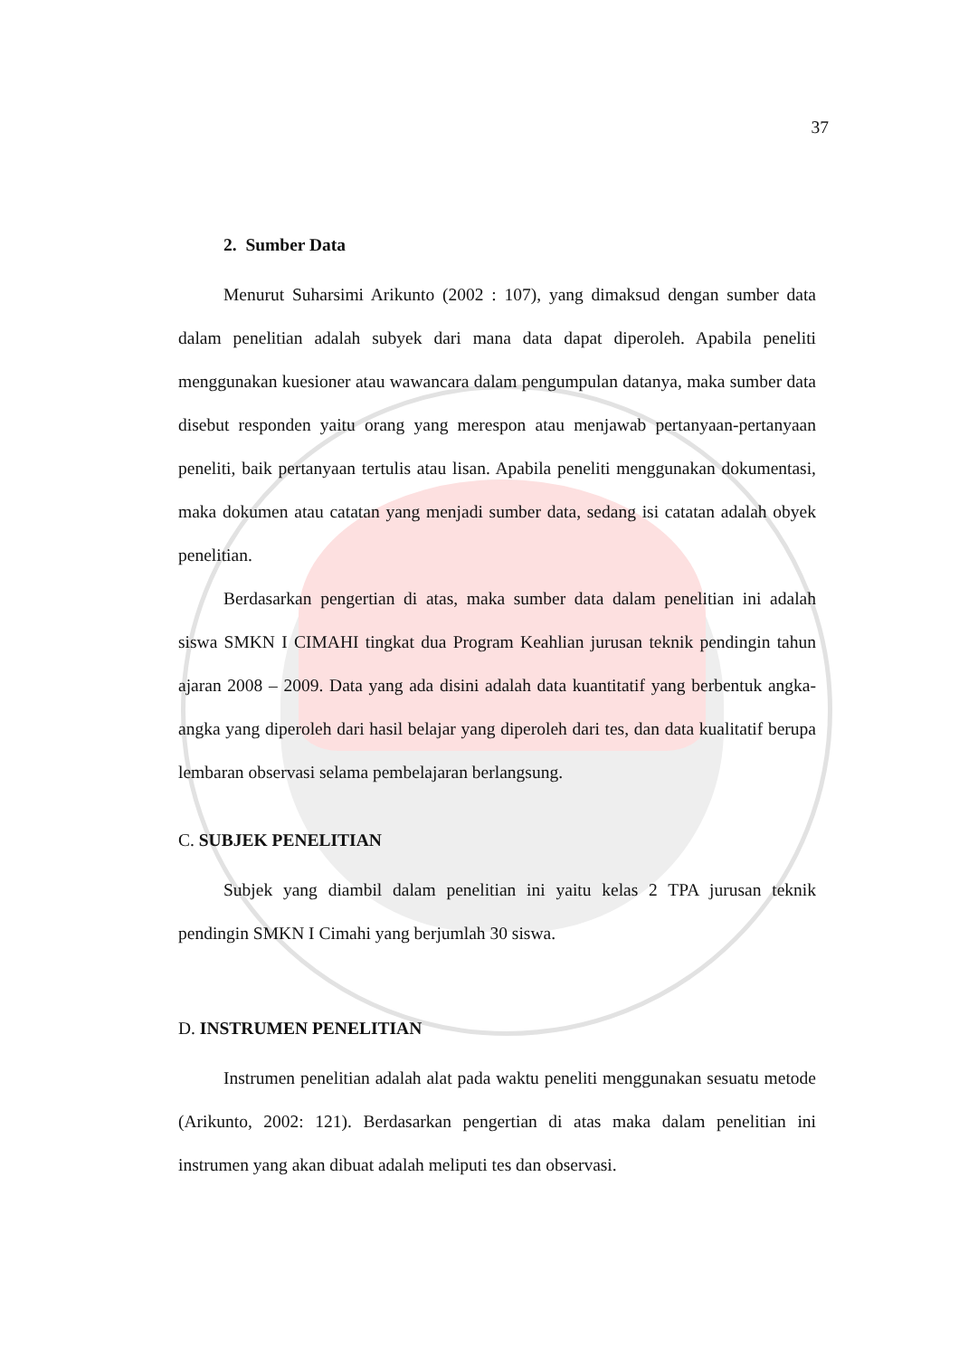37
2. Sumber Data
Menurut Suharsimi Arikunto (2002 : 107), yang dimaksud dengan sumber data dalam penelitian adalah subyek dari mana data dapat diperoleh. Apabila peneliti menggunakan kuesioner atau wawancara dalam pengumpulan datanya, maka sumber data disebut responden yaitu orang yang merespon atau menjawab pertanyaan-pertanyaan peneliti, baik pertanyaan tertulis atau lisan. Apabila peneliti menggunakan dokumentasi, maka dokumen atau catatan yang menjadi sumber data, sedang isi catatan adalah obyek penelitian.
Berdasarkan pengertian di atas, maka sumber data dalam penelitian ini adalah siswa SMKN I CIMAHI tingkat dua Program Keahlian jurusan teknik pendingin tahun ajaran 2008 – 2009. Data yang ada disini adalah data kuantitatif yang berbentuk angka-angka yang diperoleh dari hasil belajar yang diperoleh dari tes, dan data kualitatif berupa lembaran observasi selama pembelajaran berlangsung.
C. SUBJEK PENELITIAN
Subjek yang diambil dalam penelitian ini yaitu kelas 2 TPA jurusan teknik pendingin SMKN I Cimahi yang berjumlah 30 siswa.
D. INSTRUMEN PENELITIAN
Instrumen penelitian adalah alat pada waktu peneliti menggunakan sesuatu metode (Arikunto, 2002: 121). Berdasarkan pengertian di atas maka dalam penelitian ini instrumen yang akan dibuat adalah meliputi tes dan observasi.